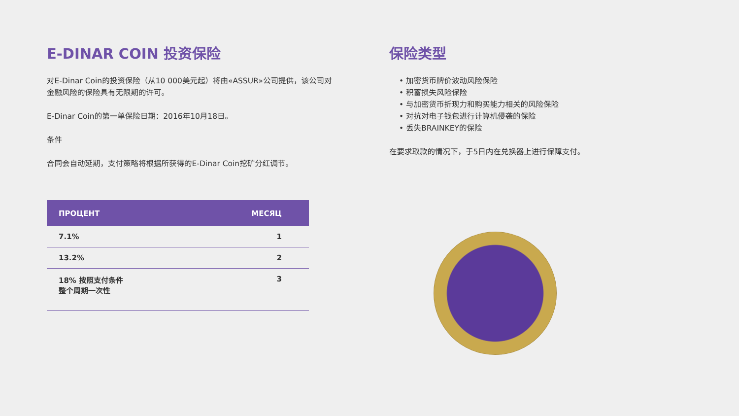E-DINAR COIN 投资保险
对E-Dinar Coin的投资保险（从10 000美元起）将由«ASSUR»公司提供，该公司对金融风险的保险具有无限期的许可。
E-Dinar Coin的第一单保险日期：2016年10月18日。
条件
合同会自动延期，支付策略将根据所获得的E-Dinar Coin挖矿分红调节。
| ПРОЦЕНТ | МЕСЯЦ |
| --- | --- |
| 7.1% | 1 |
| 13.2% | 2 |
| 18% 按照支付条件 整个周期一次性 | 3 |
保险类型
• 加密货币牌价波动风险保险
• 积蓄损失风险保险
• 与加密货币折现力和购买能力相关的风险保险
• 对抗对电子钱包进行计算机侵袭的保险
• 丢失BRAINKEY的保险
在要求取款的情况下，于5日内在兑换器上进行保障支付。